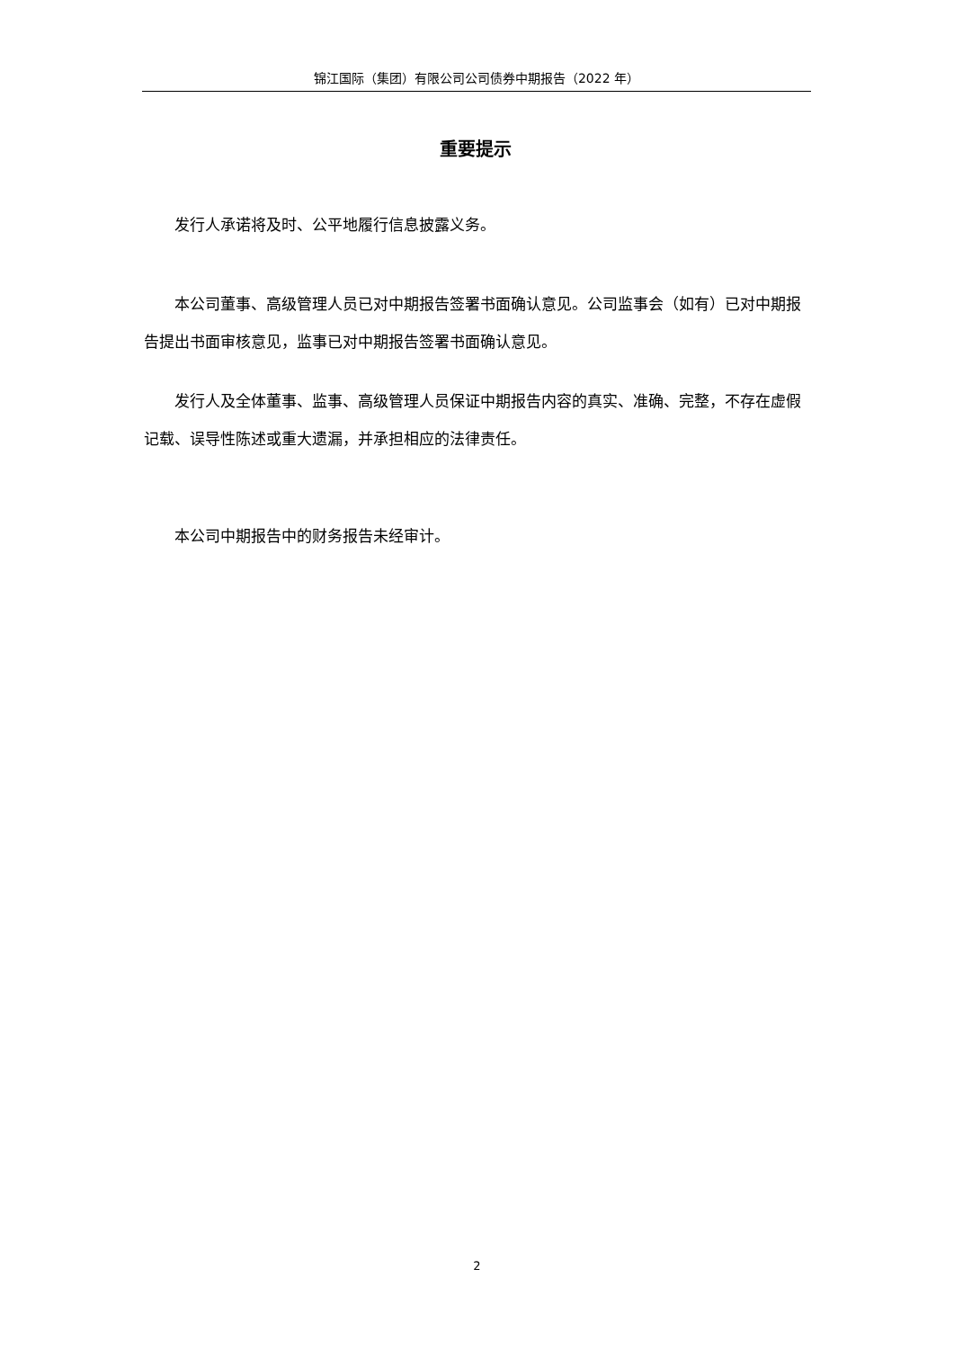锦江国际（集团）有限公司公司债券中期报告（2022 年）
重要提示
发行人承诺将及时、公平地履行信息披露义务。
本公司董事、高级管理人员已对中期报告签署书面确认意见。公司监事会（如有）已对中期报告提出书面审核意见，监事已对中期报告签署书面确认意见。
发行人及全体董事、监事、高级管理人员保证中期报告内容的真实、准确、完整，不存在虚假记载、误导性陈述或重大遗漏，并承担相应的法律责任。
本公司中期报告中的财务报告未经审计。
2